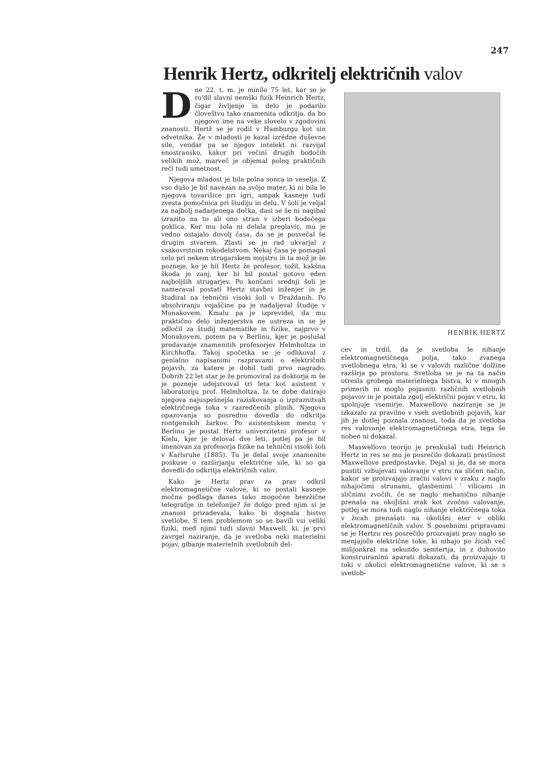247
Henrik Hertz, odkritelj električnih valov
Dne 22. t. m. je minilo 75 let, kar se je ro'dil slavni nemški fizik Heinrich Hertz, čigar življenje in delo je podarilo človeštvu tako znamenita odkritja, da bo njegovo ime na veke slovelo v zgodovini znanosti. Hertž se je rodil v Hamburgu kot sin odvetnika. Že v mladosti je kazal izrédne duševne sile, vendar pa se njegov intelekt ni razvijal enostransko, kakor pri večini drugih bodočih velikih mož, marveč je objemal poleg praktičnih reči tudi umetnost.
Njegova mladost je bila polna sonca in veselja. Z vso dušo je bil navezan na svôjo mater, ki ni bila le njegova tovarišice pri igri, ampak kasneje tudi zvesta pomočnica pri študiju in delu. V šoli je veljal za najbolj nadarjenega dečka, dasi se še ni nagibal izrazito na to ali ono stran v izberi bodočega poklica. Ker mu šola ni delala preglavic, mu je vedno ostajalo dovolj časa, da se je posvečal še drugim stvarem. Zlasti se je rad ukvarjal z vsakovrstnim rokodelstvom. Nekaj časa je pomagal celo pri nekem strugarskem mojstru in ta mož je še pozneje, ko je bil Hertz že profesor, tožil, kakšna škoda je zanj, ker bi bil postal gotovo eden najboljših strugarjev. Po končani srednji šoli je nameraval postati Hertz stavbni inženjer in je študiral na tehnični visoki šoli v Draždanih. Po absolviranju vojaščine pa je nadaljeval študije v Monakovem. Kmalu pa je izprevidel, da mu praktično delo inženjerstva ne ustreza in se je odločil za študij matematike in fizike, najprvo v Monakovem, potem pa v Berlinu, kjer je poslušal predavanje znamenitih profesorjev Helmholtza in Kirchhoffa. Takoj spočetka se je odlikoval z genialno napisanimi razpravami o električnih pojavih, za katere je dobil tudi prvo nagrado. Dobrih 22 let star je že promoviral za doktorja m še je pozneje udejstvoval tri leta kot asistent v laboratoriju prof. Helmholtza. Iz te dobe datirajo njegova najuspešnejša raziskovanja o izpraznitvah električnega toka v razredčenih plinih. Njegova opazovanja so posredno dovedla do odkritja rontgenskih žarkov. Po asistentskem mestu v Berlinu je postal Hertz univerzitetni profesor v Kielu, kjer je deloval dve leti, potlej pa je bil imenovan za profesorja fizike na tehnični visoki šoli v Karlsruhe (1885). Tu je delal svoje znamenite poskuse o razširjanju električne sile, ki so ga dovedli do odkritja električnih valov.
Kako je Hertz prav za prav odkril elektromagnetične valove, ki so postali kasneje močna podlaga danes tako mogočne brezžične telegrafije in telefonije? že dolgo pred njim si je znanost prizadevala, kako bi dognala bistvo svetlobe. S tem problemom so se bavili vsi veliki fiziki, med njimi tudi slavni Maxwell, ki. je prvi zavrgel naziranje, da je svetloba neki materielni pojav, gibanje materielnih svetlobnih del-
HENRIK HERTZ
cev in trdil, da je svetloba le nihanje elektromagnetičnega polja, tako zvanega svetlobnega etra, ki se v valovih različne dolžine razširja po prostoru. Svetloba se je na ta način otresla grobega materielnega bistva, ki v mnogih primerih ni moglo pojasniti različnih svetlobnih pojavov in je postala zgolj električni pojav v etru, ki spolnjuje vsemirje. Maxwellovo naziranje se je izkazalo za pravilno v vseh svetlobnih pojavih, kar jih je dotlej poznala znanost, toda da je svetloba res valovanje elektromagnetičnega etra, tega še noben ni dokazal.
Maxwellovo teorijo je preskušal tudi Heinrich Hertz in res se mu je posrečilo dokazati pravilnost Maxwellove predpostavke. Dejal si je, da se mora pustiti vzbujevati valovanje v etru na sličen način, kakor se proizvajajo zračni valovi v zraku z naglo nihajočimi strunami, glasbenimi ' vilicami in sličnimi zvočili. če se naglo mehanično nihanje prenaša na okoJišni zrak kot zvočno valovanje, potlej se mora tudi naglo nihanje električnega toka v žicah prenašati na okolišni eter v obliki elektromagnetičnih valov. S posebnimi pripravami se je Hertzu res posrečilo proizvajati prav naglo se menjajoče električne toke, ki nihajo po žicah več milijonkrat na sekundo semtertja, in z duhovito konstruiranimi aparati dokazati, da proizvajajo ti toki v okolici elektromagnetične valove, ki se s svetlob-